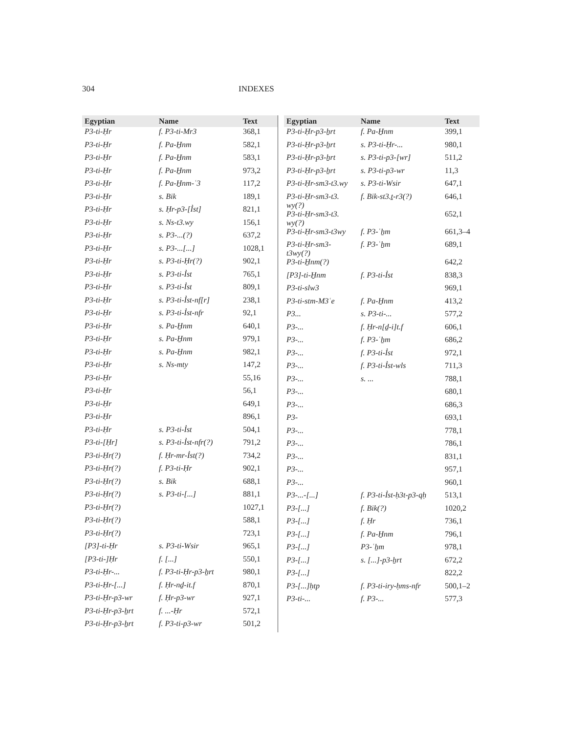304 INDEXES
| Egyptian | Name | Text |
| --- | --- | --- |
| P3-ti-Ḥr | f. P3-ti-Mr3 | 368,1 |
| P3-ti-Ḥr | f. Pa-H̱nm | 582,1 |
| P3-ti-Ḥr | f. Pa-H̱nm | 583,1 |
| P3-ti-Ḥr | f. Pa-H̱nm | 973,2 |
| P3-ti-Ḥr | f. Pa-H̱nm-ʿ3 | 117,2 |
| P3-ti-Ḥr | s. Bik | 189,1 |
| P3-ti-Ḥr | s. Ḥr-p3-[Ỉst] | 821,1 |
| P3-ti-Ḥr | s. Ns-t3.wy | 156,1 |
| P3-ti-Ḥr | s. P3-...(?) | 637,2 |
| P3-ti-Ḥr | s. P3-...[...] | 1028,1 |
| P3-ti-Ḥr | s. P3-ti-Ḥr(?) | 902,1 |
| P3-ti-Ḥr | s. P3-ti-Ỉst | 765,1 |
| P3-ti-Ḥr | s. P3-ti-Ỉst | 809,1 |
| P3-ti-Ḥr | s. P3-ti-Ỉst-nf[r] | 238,1 |
| P3-ti-Ḥr | s. P3-ti-Ỉst-nfr | 92,1 |
| P3-ti-Ḥr | s. Pa-H̱nm | 640,1 |
| P3-ti-Ḥr | s. Pa-H̱nm | 979,1 |
| P3-ti-Ḥr | s. Pa-H̱nm | 982,1 |
| P3-ti-Ḥr | s. Ns-mty | 147,2 |
| P3-ti-Ḥr | | 55,16 |
| P3-ti-Ḥr | | 56,1 |
| P3-ti-Ḥr | | 649,1 |
| P3-ti-Ḥr | | 896,1 |
| P3-ti-Ḥr | s. P3-ti-Ỉst | 504,1 |
| P3-ti-[Ḥr] | s. P3-ti-Ỉst-nfr(?) | 791,2 |
| P3-ti-Ḥr(?) | f. Ḥr-mr-Ỉst(?) | 734,2 |
| P3-ti-Ḥr(?) | f. P3-ti-Ḥr | 902,1 |
| P3-ti-Ḥr(?) | s. Bik | 688,1 |
| P3-ti-Ḥr(?) | s. P3-ti-[...] | 881,1 |
| P3-ti-Ḥr(?) | | 1027,1 |
| P3-ti-Ḥr(?) | | 588,1 |
| P3-ti-Ḥr(?) | | 723,1 |
| [P3]-ti-Ḥr | s. P3-ti-Wsir | 965,1 |
| [P3-ti-]Ḥr | f. [...] | 550,1 |
| P3-ti-Ḥr-... | f. P3-ti-Ḥr-p3-ẖrt | 980,1 |
| P3-ti-Ḥr-[...] | f. Ḥr-nḏ-it.f | 870,1 |
| P3-ti-Ḥr-p3-wr | f. Ḥr-p3-wr | 927,1 |
| P3-ti-Ḥr-p3-ẖrt | f. ...-Ḥr | 572,1 |
| P3-ti-Ḥr-p3-ẖrt | f. P3-ti-p3-wr | 501,2 |
| Egyptian | Name | Text |
| --- | --- | --- |
| P3-ti-Ḥr-p3-ẖrt | f. Pa-H̱nm | 399,1 |
| P3-ti-Ḥr-p3-ẖrt | s. P3-ti-Ḥr-... | 980,1 |
| P3-ti-Ḥr-p3-ẖrt | s. P3-ti-p3-[wr] | 511,2 |
| P3-ti-Ḥr-p3-ẖrt | s. P3-ti-p3-wr | 11,3 |
| P3-ti-Ḥr-sm3-t3.wy | s. P3-ti-Wsir | 647,1 |
| P3-ti-Ḥr-sm3-t3. wy(?) | f. Bik-st3.ṯ-r3(?) | 646,1 |
| P3-ti-Ḥr-sm3-t3. wy(?) | | 652,1 |
| P3-ti-Ḥr-sm3-t3wy | f. P3-ʿẖm | 661,3–4 |
| P3-ti-Ḥr-sm3- t3wy(?) | f. P3-ʿẖm | 689,1 |
| P3-ti-H̱nm(?) | | 642,2 |
| [P3]-ti-H̱nm | f. P3-ti-Ỉst | 838,3 |
| P3-ti-slw3 | | 969,1 |
| P3-ti-stm-M3ʿe | f. Pa-H̱nm | 413,2 |
| P3... | s. P3-ti-... | 577,2 |
| P3-... | f. Ḥr-n[ḏ-i]t.f | 606,1 |
| P3-... | f. P3-ʿẖm | 686,2 |
| P3-... | f. P3-ti-Ỉst | 972,1 |
| P3-... | f. P3-ti-Ỉst-wls | 711,3 |
| P3-... | s. ... | 788,1 |
| P3-... | | 680,1 |
| P3-... | | 686,3 |
| P3- | | 693,1 |
| P3-... | | 778,1 |
| P3-... | | 786,1 |
| P3-... | | 831,1 |
| P3-... | | 957,1 |
| P3-... | | 960,1 |
| P3-...-[...] | f. P3-ti-Ỉst-ḥ3t-p3-qḥ | 513,1 |
| P3-[...] | f. Bik(?) | 1020,2 |
| P3-[...] | f. Ḥr | 736,1 |
| P3-[...] | f. Pa-H̱nm | 796,1 |
| P3-[...] | P3-ʿẖm | 978,1 |
| P3-[...] | s. [...]-p3-ẖrt | 672,2 |
| P3-[...] | | 822,2 |
| P3-[...]ḥtp | f. P3-ti-iry-ḥms-nfr | 500,1–2 |
| P3-ti-... | f. P3-... | 577,3 |